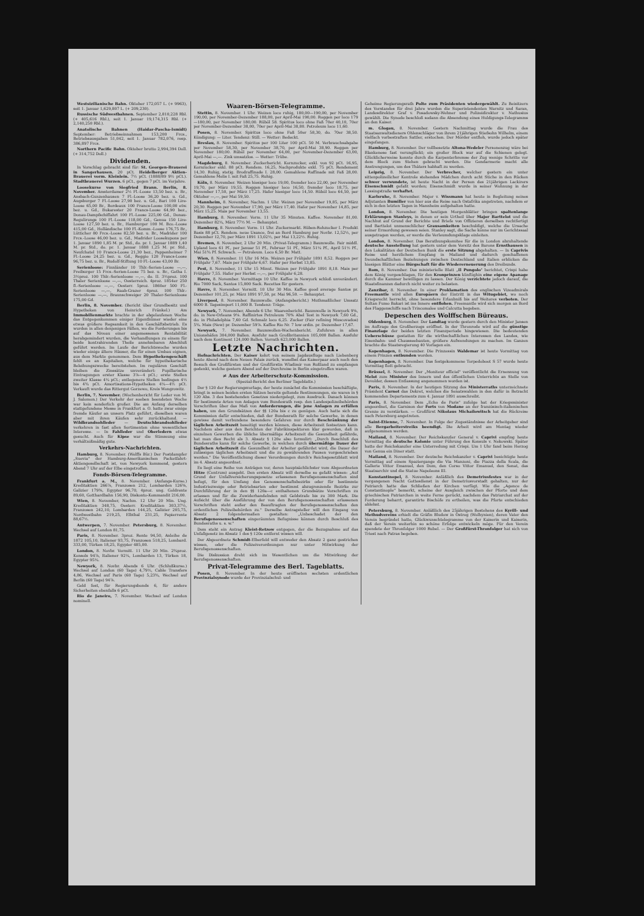Westsizilianische Bahn. Oktober 172,057 L. (+ 9963), seit 1. Januar 1,629,807 L. (+ 209,230).
Russische Südwestbahnen. September 2,810,228 Rbl. (+ 405,616 Rbl.), seit 1. Januar 19,174,315 Rbl. (+ 2,140,250 Rbl.).
Anatolische Bahnen (Haidar-Pascha-Ismidt) September: Betriebseinnahmen 153,200 Frcs., Betriebsausgaben 51,042, seit 1. Januar 782,076, resp. 386,897 Frcs.
Northern Pacific Bahn. Oktober brutto 2,994,394 Doll. (+ 314,752 Doll.)
Dividenden.
In Vorschlag gebracht sind für: St. Georgen-Brauerei in Sangerhausen. 20 pCt. Heidelberger Aktien-Brauerei vorm. Kleinlein. 7½ pCt. (1888/89 9½ pCt.). Stadtbrauerei Wurzen. 6 pCt., gegen 7 pCt. im Vorjahre.
Loosekurse von Siegfried Brann. Berlin, 8. November. Amsterdamer 2½ Fl.-Loose 13,50 bez. u. Br., Ansbach-Gunzenhausen 7 Fl.-Loose 36,20 bez. u. Gd., Augsburger 7 Fl.-Loose 27,90 bez. u. Gd., Bari 100 Lire-Loose 65,00 Br., Bordeaux 100 Francs-Loose 100,00 etw. bez. u. Gd., Bukarester 20 Francs-Loose 64,90 bez., Donau-Dampfschiffahrt 100 Fl.-Loose 225,00 Gd., Donau-Regulirungs 100 Fl.-Loose 118,00 Gd., Genua 150 Lire-Loose 127,50 bez. u. Br., Hamburger 100 M. Bco.-Loose 415,00 Gd., Holländische 100 Fl.-Komm.-Loose 176,75 Br., Lütticher 80 Frcs.-Loose 82,50 bez. u. Br., Madrider 100 Frcs.-Loose 46,00 bez. u. Gd., Madrider Loosekupons per 1. Januar 1890 1,85 M. pr. Std., do. pr. 1. Januar 1889 1,40 M. pr. Std., do. pr. 1. Januar 1888 1,25 M. pr. Std., Neufchatel 10 Francs-Loose 21,30 bez., Pappenheimer 7 Fl.-Loose 24,25 bez. u. Gd., Reggio 120 Francs-Loose 96,75 bez. u. Br., Rudolf-Stiftung 10 Fl.-Loose 43,00 Br.
Serienloose: Finnländer 10 Thlr.-Serien-Loose —,—, Freiburger 15 Frcs.-Serien-Loose 75 bez. u. Br., Gotha I. 3½proz. 100 Thlr.-Serienloose —,—, do. II. 3½proz. 100 Thaler Serienloose —,—, Oesterreich. 4proz. 1854er 250 fl.-Serienloose —,—, Oesterr. 5proz. 1860er 500 Fl.-Serienloose —,—, Raab-Grazer 4proz. 100 Thlr.-Serienloose —,—, Braunschweiger 20 Thaler-Serienloose 175,00 Gd.
Berlin, 8. November. (Bericht über Grundbesitz und Hypotheken von Heinrich Fränkel.) Am Immobilienmarkte brachte in der abgelaufenen Woche das Entgegenkommen einiger Eigenthümer wieder eine etwas größere Regsamkeit in den Geschäftsbetrieb. Es wurden in allen denjenigen Fällen, wo die Forderungen bis auf das Niveau einer angemessenen Rentabilität herabgemindert wurden, die Verhandlungen zu einem für beide kontrahirenden Theile annehmbaren Abschluß geführt werden. Im Laufe der Berichtswoche wurden wieder einige ältere Häuser, die für einen Umbau eignen, aus dem Markte genommen. Dem Hypothekengeschäft fehlt es an Kapitalien, welche für hypothekarische Beleihungszwecke bereitstehen. Im regulären Geschäft bleiben die Zinssätze unverändert: Pupillarische Eintragungen erster Klasse 3⅞—4 pCt.; erste Stellen zweiter Klasse 4¼ pCt.; entlegenere Stellen bedingen 4½ bis 4¾ pCt. Amortisations-Hypotheken 4¼—4½ pCt. Verkauft wurde das Rittergut Gorzewo, Kreis Wongrowitz.
Berlin, 7. November. (Wochenbericht für Leder von M. J. Salomon.) Der Verkehr der soeben beendeten Woche war kein sonderlich großer. Die am Anfang derselben stattgefundene Messe in Frankfurt a. O. hatte zwar einige fremde Käufer an unsern Platz geführt, dieselben waren aber mit ihren Käufen sehr zurückhaltend. — Wildbrandsohlleder — Deutschbrandsohlleder verkehren in fast allen Sortimenten ohne wesentliches Interesse. — In Fahlleder und Oberledern etwas gesucht. Auch für Kipse war die Stimmung eine verhältnißmäßig gute.
Verkehrs-Nachrichten.
Hamburg, 8. November. (Wolffs Bür.) Der Postdampfer „Suevia" der Hamburg-Amerikanischen Packetfahrt-Aktiengesellschaft ist, von Newyork kommend, gestern Abend 7 Uhr auf der Elbe eingetroffen.
Fonds-Börsen-Telegramme.
Frankfurt a. M., 8. November. (Anfangs-Kurse.) Kreditaktien 266⅞, Franzosen 212, Lombarden 126⅜, Galizier 179⅜, Egypter 96,70, 4proz. ung. Goldrente 89,60, Gotthardbahn 156,90, Diskonto-Kommandit 216,00.
Wien, 8. November, Nachm. 12 Uhr 20 Min. Ung. Kreditaktien 348,75, Oesterr. Kreditaktien 303,37½, Franzosen 242,10, Lombarden 144,25, Galizier 205,75, Nordwestbahn 219,25, Elbthal 231,25, Papierrente 88,67½.
Antwerpen, 7. November. Petersburg, 8. November. Wechsel auf London 81,75.
Paris, 8. November. 3proz. Rente 94,50, Anleihe de 1872 105,10, Italiener 93,75, Franzosen 518,25, Lombard. 333,00, Türken 18,25, Egypter 485,00.
London, 8. Novbr. Vormitt. 11 Uhr 20 Min. 2¾proz. Konsols 94⅞, Italiener 92¼, Lombarden 13, Türken 18, Egypter 95¼.
Newyork, 8. Novbr. Abends 6 Uhr. (Schlußkurse.) Wechsel auf London (60 Tage) 4,79½, Cable Transfers 4,86, Wechsel auf Paris (60 Tage) 5,23¾, Wechsel auf Berlin (60 Tage) 94⅞.
Geld fest, für Regierungsbonds 6, für andere Sicherheiten ebenfalls 6 pCt.
Rio de Janeiro, 7. November. Wechsel auf London nominell.
Waaren-Börsen-Telegramme.
Stettin, 8. November. 1 Uhr. Weizen loco ruhig, 180,00—190,00, per November 190,00, per November-Dezember 188,00, per April-Mai 190,00. Roggen per loco 179—180,00, per November 180,00. Rüböl 58. Spiritus loco ohne Faß 70er 40,10, 70er per November-Dezember 38,00, 70er per April-Mai 38,80. Petroleum loco 11,60.
Posen, 8. November. Spiritus loco ohne Faß 50er 58,30, do. 70er 38,50. Kündigung: — Liter. Tendenz: Still. — Wetter: Bedeckt.
Breslau, 8. November. Spiritus per 100 Liter 100 pCt. 50 M. Verbrauchsabgabe per November 58,30, per November 38,70, per April-Mai 38,90. Roggen per November 180,00. Rüböl per November 64,00, per November-Dezember 63,00, April-Mai —,—. Zink umsatzlos. — Wetter: Trübe.
Magdeburg, 8. November. Zuckerbericht. Kornzucker, exkl. von 92 pCt. 16,95, Kornzucker exkl. 88 pCt. Rendem. 16,25, Nachprodukte exkl. 75 pCt. Rendement 14,30. Ruhig, stetig. Brodraffinade I. 28,00. Gemahlene Raffinade mit Faß 28,00. Gemahlene Melis I. mit Faß 25,75. Ruhig.
Köln, 8. November. Weizen hiesiger loco 19,00, fremder loco 22,00, per November 19,70, per März 19,55. Roggen hiesiger loco 16,50, fremder loco 18,75, per November 17,50, per März 17,25. Hafer hiesiger loco 14,50. Rüböl loco 64,50, per Oktober —,—, per Mai 59,50.
Mannheim, 8. November, Nachm. 1 Uhr. Weizen per November 19,85, per März 20,30. Roggen per November 17,90, per März 17,40. Hafer per November 14,85, per März 15,25. Mais per November 13,55.
Hamburg, 8. November. Vorm. 11 Uhr 35 Minuten. Kaffee. November 81,00. Dezember 82¼, März 77½ M. — Behauptet.
Hamburg, 8. November. Vorm. 11 Uhr. Zuckermarkt. Rüben-Rohzucker I. Produkt Basis 88 pCt. Rendem. neue Usance, frei an Bord Hamburg per Novbr. 12,52½, per Dezember 12,70, per März 1891 13,02½, per Mai 13,22½. Ruhig.
Bremen, 8. November, 2 Uhr 20 Min. (Privat-Telegramm.) Baumwolle. Fair middl. Upland loco 61 Pf., per Januar 51 Pf., Februar 51 Pf., März 51¼ Pf., April 51½ Pf., Mai 51¾ Pf. Schwach. — Petroleum. Loco 6,50 Br. Matt.
Wien, 8. November. 11 Uhr 16 Min. Weizen per Frühjahr 1891 8,52. Roggen per Frühjahr 7,67. Mais per Frühjahr 6,67. Hafer per Herbst 13,85.
Pest, 8. November, 11 Uhr 15 Minut. Weizen per Frühjahr 1891 8,18. Mais per Frühjahr 7,55. Hafer per Herbst —,—, per Frühjahr 6,28.
Havre, 8. November. Vormittags 10 Uhr. Kaffee in Newyork schloß unverändert. Rio 7000 Sack, Santos 15,000 Sack. Recettes für gestern.
Havre, 8. November. Vormitt. 10 Uhr 30 Min. Kaffee good average Santos pr. Dezember 101,25, pr. März 1891 97,50, pr. Mai 96,50. — Behauptet.
Liverpool, 8. November. Baumwolle. (Anfangsbericht.) Muthmaßlicher Umsatz 6000 B. Tagesimport 11,000 B. Tendenz: Träge.
Newyork, 7. November, Abends 6 Uhr. Waarenbericht. Baumwolle in Newyork 9⅝, do. in New-Orleans 9⅛. Raffinirtes Petroleum 70% Abel Test in Newyork 7,60 Gd., do. in Philadelphia 7,60 Gd. Schmalz loco 6,25. Zucker (Fair refining Muscovados) 5¾. Mais (New) pr. Dezember 59⅞. Kaffee Rio Nr. 7 low ordin. pr. Dezember 17,67.
Newyork, 7. November. Baumwollen-Wochenbericht. Zufuhren in allen Unionshäfen 304,000 Ballen. Ausfuhr nach Großbritannien 105,000 Ballen. Ausfuhr nach dem Kontinent 124,000 Ballen. Vorrath 623,000 Ballen.
Letzte Nachrichten.
Hofnachrichten. Der Kaiser kehrt von seinem Jagdausfluge nach Liebenberg heute Abend nach dem Neuen Palais zurück, woselbst das Kaiserpaar auch noch den Besuch des Großfürsten und der Großfürstin Wladimir von Rußland zu empfangen gedenkt, welche gestern Abend auf der Durchreise in Berlin eingetroffen waren.
≠ Aus der Arbeiterschutz-Kommission.
(Spezial-Bericht des Berliner Tageblatts.)
Der § 120 der Regierungsvorlage, der heute zunächst die Kommission beschäftigte, bringt in seinen beiden ersten Sätzen bereits geltende Bestimmungen, sie waren in § 120 Abs. 3 des bestehenden Gesetzes niedergelegt, zum Ausdruck. Danach können für bestimmte Arten von Anlagen vom Bundesrath resp. den Landespolizeibehörden Vorschriften über das Maß von Anforderungen, die jene Anlagen zu erfüllen haben, um den Grundsätzen der §§ 120a bis c zu genügen. Auch hatte sich die Kommission dafür entschieden, daß der Bundesrath für solche Gewerbe, in denen gewisse damit verbundene besondere Gefahren nur durch Beschränkung der täglichen Arbeitszeit beseitigt werden können, diese Arbeitszeit festsetzen kann. Nachdem aber aus den Berichten der Fabrikinspektoren klar geworden, daß in einzelnen Gewerben die übliche übermäßige Arbeitszeit die Gesundheit gefährde, hat man dies Recht als 3. Absatz § 120e also formulirt: „Durch Beschluß des Bundesraths kann für solche Gewerbe, in welchen durch übermäßige Dauer der täglichen Arbeitszeit die Gesundheit der Arbeiter gefährdet wird, die Dauer der zulässigen täglichen Arbeitszeit und die zu gewährenden Pausen vorgeschrieben werden." Die Veröffentlichung dieser Verordnungen durch's Reichsgesetzblatt wird im 4. Absatz angeordnet.
Es liegt eine Reihe von Anträgen vor, deren hauptsächlichster vom Abgeordneten Hitze (Centrum) ausgeht. Den ersten Absatz will derselbe so gefaßt wissen: „Auf Grund der Unfallversicherungsgesetze erlassenen Berufsgenossenschaften sind befugt, für den Umfang des Genossenschaftsbezirks oder für bestimmte Industriezweige oder Betriebsarten oder bestimmt abzugrenzende Bezirke zur Durchführung der in den §§ 120a—c enthaltenen Grundsätze Vorschriften zu erlassen und für die Zuwiderhandelnden mit Geldstrafe bis zu 300 Mark. Die Aufsicht über die Ausführung der von den Berufsgenossenschaften erlassenen Vorschriften steht außer den Beauftragten der Berufsgenossenschaften den ordentlichen Polizeibehörden zu." Derselbe Antragsteller will den Eingang von Absatz 2 folgendermaßen gestalten: „Unbeschadet der den Berufsgenossenschaften eingeräumten Befugnisse können durch Beschluß des Bundesraths u. s. w."
Dem steht ein Antrag Kleist-Retzow entgegen, der die Bezugnahme auf das Unfallgesetz im Absatz 1 des § 120e entfernt wissen will.
Der Abgeordnete Schmidt-Elberfeld will entweder den Absatz 2 ganz gestrichen wissen, oder die Polizeiverordnungen nur unter Mitwirkung der Berufsgenossenschaften.
Die Diskussion dreht sich im Wesentlichen um die Mitwirkung der Berufsgenossenschaften.
Privat-Telegramme des Berl. Tageblatts.
Posen, 8. November. In der heute eröffneten sechsten ordentlichen Provinzialsynode wurde der Provinzialschul- und
Geheime Regierungsrath Polte zum Präsidenten wiedergewählt. Zu Beisitzern des Vorstandes für drei Jahre wurden die Superintendenten Warnitz und Saran, Landesdirektor Graf v. Posadowsky-Wehner und Polizeidirektor v. Nathusius gewählt. Die Synode beschloß sodann die Absendung eines Huldigungs-Telegramms an den Kaiser.
m. Glogau, 8. November. Gestern Nachmittag wurde die Frau des Staatsanwaltsdieners Ohlenschläger von ihrem 21jährigen Stiefsohn Wilhelm, einem vielfach vorbestraften Sattler, erstochen. Der Mörder entfloh, wurde jedoch später eingefangen.
Hamburg, 8. November. Der vollbesetzte Altona-Wedeler Personenzug wäre bei Blankenese fast verunglückt; ein großer Block war auf die Schienen gelegt. Glücklicherweise konnte durch die Karpenterbremse der Zug wenige Schritte vor dem Block zum Stehen gebracht werden. Die Gendarmerie macht alle Anstrengungen, um des Thäters habhaft zu werden.
Leipzig, 8. November. Der Verbrecher, welcher gestern ein unter sittenpolizeilicher Kontrole stehendes Mädchen durch acht Stiche in den Rücken schwer verwundete, ist heute Nacht in der Person des 21jährigen Lackirers Eisenschmidt gefaßt worden; Eisenschmidt wurde in seiner Wohnung in der Lessingstraße verhaftet.
Karlsruhe, 8. November. Major v. Wissmann hat heute in Begleitung seines Adjutanten Bumiller von hier aus die Reise nach Ostafrika angetreten, nachdem er sich in den letzten Tagen in Mannheim aufgehalten hatte.
London, 8. November. Die heutigen Morgenblätter bringen spaltenlange Erklärungen Stanleys, in denen er sein Urtheil über Major Barttelot und die Nachhut auf Grund der Berichte und Briefe von Offizieren derselben rechtfertigt und Barttelot unmenschlicher Grausamkeiten beschuldigt, welche die Ursache seiner Ermordung gewesen seien. Stanley sagt, die Sache könne nur im Gerichtssaal ausgetragen werden, er werde die Verleumdungsklage einleiten.
London, 8. November. Das Berathungskomitee für die in London abzuhaltende deutsche Ausstellung hat gestern unter dem Vorsitz des Barons Ernsthausen in den Lokalitäten der Deutschen Bank die erste Sitzung abgehalten. — In Caprivis Reise und herzlichem Empfang in Mailand und dadurch geschaffenen freundschaftlichen Beziehungen zwischen Deutschland und Italien erblicken die hiesigen Blätter eine Bürgschaft für die Wiedererneuerung des Dreibunds.
Rom, 8. November. Das ministerielle Blatt „Il Pungolo" berichtet, Crispi habe dem König vorgeschlagen, für den Kronprinzen künftighin eine eigene Apanage durch die Kammer bewilligen zu lassen. Der König verzichtete jedoch darauf, die Staatsfinanzen dadurch nicht weiter zu belasten.
Zanzibar, 8. November. In einer Proklamation des englischen Vizeadmirals Freemantle wird allen Europäern der Eintritt in das Witugebiet, wo noch Kriegsrecht herrscht, ohne besondere Erlaubniß bis auf Weiteres verboten. Der Sultan Fumo Bakari ist ins Innere entflohen. Freemantle wird sich morgen an Bord des Flaggenschiffs nach Trincomalee und Calcutta begeben.
Depeschen des Wolffschen Büreaus.
Oldenburg, 8. November. Der Landtag wurde gestern durch den Minister Jansen im Auftrage des Großherzogs eröffnet. In der Thronrede wird auf die günstige Finanzlage der beiden letzten Finanzperiode hingewiesen. Die bedeutenden Ueberschüsse gestatten für die wirthschaftlichen Interessen des Landes, wie Eisenbahn- und Chausseebauten, größere Aufwendungen zu machen. Im Ganzen brachte die Staatsregierung 40 Vorlagen ein.
Kopenhagen, 8. November. Die Prinzessin Waldemar ist heute Vormittag von einem Prinzen entbunden worden.
Kopenhagen, 8. November. Das festgekommene Torpedoboot S 57 wurde heute Vormittag flott gebracht.
Brüssel, 8. November. Der „Moniteur officiel" veröffentlicht die Ernennung von Melot zum Minister des Innern und des öffentlichen Unterrichts an Stelle von Devolder, dessen Entlassung angenommen worden ist.
Paris, 8. November. In der heutigen Sitzung des Ministerraths unterzeichnete Präsident Carnot das Dekret, welches die Senatswahlen in den dafür in Betracht kommenden Departements zum 4. Januar 1891 ausschreibt.
Paris, 8. November. Dem „Echo de Paris" zufolge hat der Kriegsminister angeordnet, die Garnison der Forts von Modane an der französisch-italienischen Grenze zu verstärken. — Großfürst Nikolaus Michailowitsch hat die Rückreise nach Petersburg angetreten.
Saint-Etienne, 7. November. In Folge der Zugeständnisse der Arbeitgeber sind alle Bergarbeiterstreiks beendigt. Die Arbeit wird am Montag wieder aufgenommen werden.
Mailand, 8. November. Der Reichskanzler General v. Caprivi empfing heute Vormittag die deutsche Kolonie unter Führung des Konsuls v. Nekowski. Später hatte der Reichskanzler eine Unterredung mit Crispi. Um 1 Uhr fand beim Herzog von Genua ein Diner statt.
Mailand, 8. November. Der deutsche Reichskanzler v. Caprivi besichtigte heute Vormittag auf einem Spaziergange die Via Manzoni, die Piazza della Scala, die Gallerie Vittor Emanuel, den Dom, den Corso Vittor Emanuel, den Senat, das Staatsarchiv und die Statue Napoleons III.
Konstantinopel, 8. November. Anläßlich des Demetriusfestes war in der vergangenen Nacht Gottesdienst in der Demetriusvorstadt gehalten, nur der Patriarch hatte das Schließen der Kirchen verfügt. Wie die „Agence de Constantinople" bemerkt, scheine der Ausgleich zwischen der Pforte und dem griechischen Patriarchen in weite Ferne gerückt, nachdem das Patriarchat auf der Forderung beharrt, garantirte Bischöfe zu ertheilen, was die Pforte entschieden ablehnt.
Petersburg, 8. November. Anläßlich des 25jährigen Bestehens des Kyrill- und Methudvereins erhielt die Gräfin Bludow in Ostrog (Wolhynien), deren Vater den Verein begründet hatte, Glückwunschtelegramme von der Kaiserin und Kaiserin, daß der Verein weiterhin so schöne Erfolge entwickeln möge. Für den Verein spendete der Thronfolger 1000 Rubel. — Der Großfürst-Thronfolger hat sich von Triest nach Patras begeben.